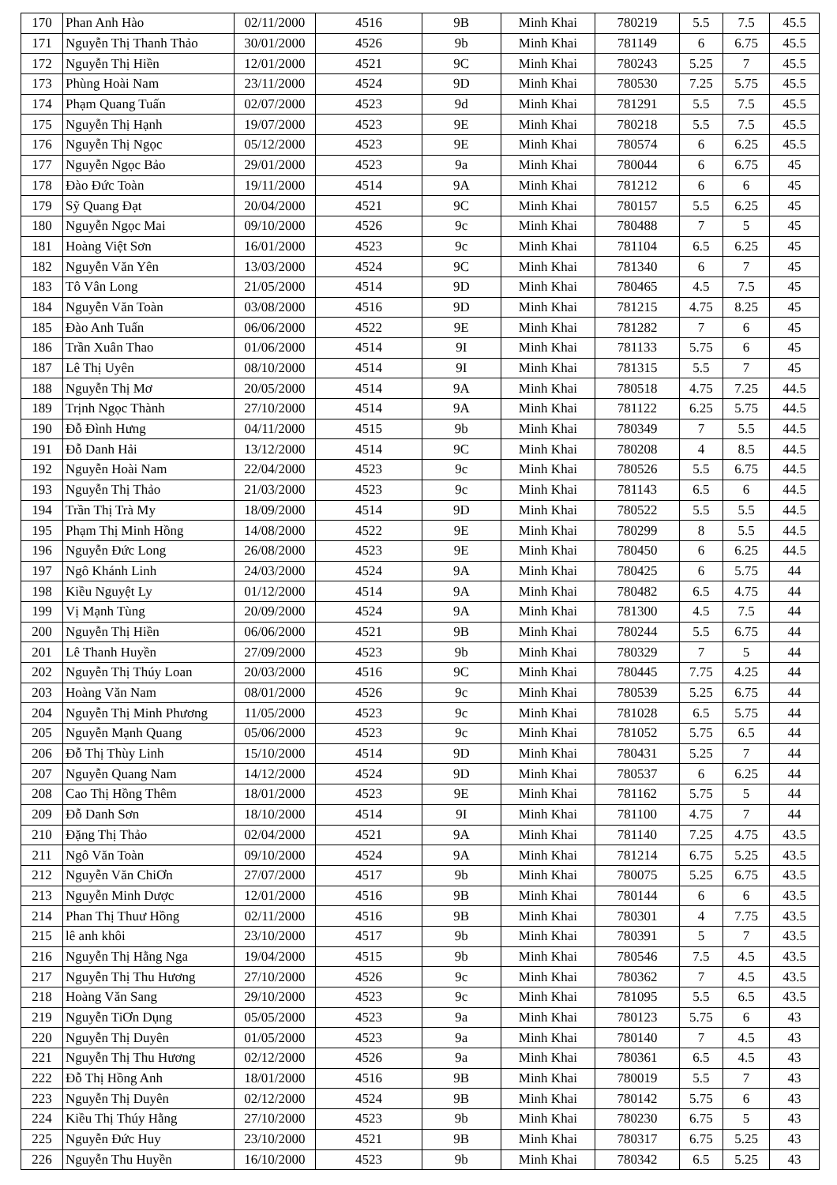| 170 | Phan Anh Hào | 02/11/2000 | 4516 | 9B | Minh Khai | 780219 | 5.5 | 7.5 | 45.5 |
| 171 | Nguyễn Thị Thanh Thảo | 30/01/2000 | 4526 | 9b | Minh Khai | 781149 | 6 | 6.75 | 45.5 |
| 172 | Nguyễn Thị Hiền | 12/01/2000 | 4521 | 9C | Minh Khai | 780243 | 5.25 | 7 | 45.5 |
| 173 | Phùng Hoài Nam | 23/11/2000 | 4524 | 9D | Minh Khai | 780530 | 7.25 | 5.75 | 45.5 |
| 174 | Phạm Quang Tuấn | 02/07/2000 | 4523 | 9d | Minh Khai | 781291 | 5.5 | 7.5 | 45.5 |
| 175 | Nguyễn Thị Hạnh | 19/07/2000 | 4523 | 9E | Minh Khai | 780218 | 5.5 | 7.5 | 45.5 |
| 176 | Nguyễn Thị Ngọc | 05/12/2000 | 4523 | 9E | Minh Khai | 780574 | 6 | 6.25 | 45.5 |
| 177 | Nguyễn Ngọc Bảo | 29/01/2000 | 4523 | 9a | Minh Khai | 780044 | 6 | 6.75 | 45 |
| 178 | Đào Đức Toàn | 19/11/2000 | 4514 | 9A | Minh Khai | 781212 | 6 | 6 | 45 |
| 179 | Sỹ Quang Đạt | 20/04/2000 | 4521 | 9C | Minh Khai | 780157 | 5.5 | 6.25 | 45 |
| 180 | Nguyễn Ngọc Mai | 09/10/2000 | 4526 | 9c | Minh Khai | 780488 | 7 | 5 | 45 |
| 181 | Hoàng Việt Sơn | 16/01/2000 | 4523 | 9c | Minh Khai | 781104 | 6.5 | 6.25 | 45 |
| 182 | Nguyễn Văn Yên | 13/03/2000 | 4524 | 9C | Minh Khai | 781340 | 6 | 7 | 45 |
| 183 | Tô Vân Long | 21/05/2000 | 4514 | 9D | Minh Khai | 780465 | 4.5 | 7.5 | 45 |
| 184 | Nguyễn Văn Toàn | 03/08/2000 | 4516 | 9D | Minh Khai | 781215 | 4.75 | 8.25 | 45 |
| 185 | Đào Anh Tuấn | 06/06/2000 | 4522 | 9E | Minh Khai | 781282 | 7 | 6 | 45 |
| 186 | Trần Xuân Thao | 01/06/2000 | 4514 | 9I | Minh Khai | 781133 | 5.75 | 6 | 45 |
| 187 | Lê Thị Uyên | 08/10/2000 | 4514 | 9I | Minh Khai | 781315 | 5.5 | 7 | 45 |
| 188 | Nguyễn Thị Mơ | 20/05/2000 | 4514 | 9A | Minh Khai | 780518 | 4.75 | 7.25 | 44.5 |
| 189 | Trịnh Ngọc Thành | 27/10/2000 | 4514 | 9A | Minh Khai | 781122 | 6.25 | 5.75 | 44.5 |
| 190 | Đỗ Đình Hưng | 04/11/2000 | 4515 | 9b | Minh Khai | 780349 | 7 | 5.5 | 44.5 |
| 191 | Đỗ Danh Hải | 13/12/2000 | 4514 | 9C | Minh Khai | 780208 | 4 | 8.5 | 44.5 |
| 192 | Nguyễn Hoài Nam | 22/04/2000 | 4523 | 9c | Minh Khai | 780526 | 5.5 | 6.75 | 44.5 |
| 193 | Nguyễn Thị Thảo | 21/03/2000 | 4523 | 9c | Minh Khai | 781143 | 6.5 | 6 | 44.5 |
| 194 | Trần Thị Trà My | 18/09/2000 | 4514 | 9D | Minh Khai | 780522 | 5.5 | 5.5 | 44.5 |
| 195 | Phạm Thị Minh Hồng | 14/08/2000 | 4522 | 9E | Minh Khai | 780299 | 8 | 5.5 | 44.5 |
| 196 | Nguyễn Đức Long | 26/08/2000 | 4523 | 9E | Minh Khai | 780450 | 6 | 6.25 | 44.5 |
| 197 | Ngô Khánh Linh | 24/03/2000 | 4524 | 9A | Minh Khai | 780425 | 6 | 5.75 | 44 |
| 198 | Kiều Nguyệt Ly | 01/12/2000 | 4514 | 9A | Minh Khai | 780482 | 6.5 | 4.75 | 44 |
| 199 | Vị Mạnh Tùng | 20/09/2000 | 4524 | 9A | Minh Khai | 781300 | 4.5 | 7.5 | 44 |
| 200 | Nguyễn Thị Hiền | 06/06/2000 | 4521 | 9B | Minh Khai | 780244 | 5.5 | 6.75 | 44 |
| 201 | Lê Thanh Huyền | 27/09/2000 | 4523 | 9b | Minh Khai | 780329 | 7 | 5 | 44 |
| 202 | Nguyễn Thị Thúy Loan | 20/03/2000 | 4516 | 9C | Minh Khai | 780445 | 7.75 | 4.25 | 44 |
| 203 | Hoàng Văn Nam | 08/01/2000 | 4526 | 9c | Minh Khai | 780539 | 5.25 | 6.75 | 44 |
| 204 | Nguyễn Thị Minh Phương | 11/05/2000 | 4523 | 9c | Minh Khai | 781028 | 6.5 | 5.75 | 44 |
| 205 | Nguyễn Mạnh Quang | 05/06/2000 | 4523 | 9c | Minh Khai | 781052 | 5.75 | 6.5 | 44 |
| 206 | Đỗ Thị Thùy Linh | 15/10/2000 | 4514 | 9D | Minh Khai | 780431 | 5.25 | 7 | 44 |
| 207 | Nguyễn Quang Nam | 14/12/2000 | 4524 | 9D | Minh Khai | 780537 | 6 | 6.25 | 44 |
| 208 | Cao Thị Hồng Thêm | 18/01/2000 | 4523 | 9E | Minh Khai | 781162 | 5.75 | 5 | 44 |
| 209 | Đỗ Danh Sơn | 18/10/2000 | 4514 | 9I | Minh Khai | 781100 | 4.75 | 7 | 44 |
| 210 | Đặng Thị Thảo | 02/04/2000 | 4521 | 9A | Minh Khai | 781140 | 7.25 | 4.75 | 43.5 |
| 211 | Ngô Văn Toàn | 09/10/2000 | 4524 | 9A | Minh Khai | 781214 | 6.75 | 5.25 | 43.5 |
| 212 | Nguyễn Văn ChiƠn | 27/07/2000 | 4517 | 9b | Minh Khai | 780075 | 5.25 | 6.75 | 43.5 |
| 213 | Nguyễn Minh Dược | 12/01/2000 | 4516 | 9B | Minh Khai | 780144 | 6 | 6 | 43.5 |
| 214 | Phan Thị Thuư Hồng | 02/11/2000 | 4516 | 9B | Minh Khai | 780301 | 4 | 7.75 | 43.5 |
| 215 | lê anh khôi | 23/10/2000 | 4517 | 9b | Minh Khai | 780391 | 5 | 7 | 43.5 |
| 216 | Nguyễn Thị Hằng Nga | 19/04/2000 | 4515 | 9b | Minh Khai | 780546 | 7.5 | 4.5 | 43.5 |
| 217 | Nguyễn Thị Thu Hương | 27/10/2000 | 4526 | 9c | Minh Khai | 780362 | 7 | 4.5 | 43.5 |
| 218 | Hoàng Văn Sang | 29/10/2000 | 4523 | 9c | Minh Khai | 781095 | 5.5 | 6.5 | 43.5 |
| 219 | Nguyễn TiƠn Dụng | 05/05/2000 | 4523 | 9a | Minh Khai | 780123 | 5.75 | 6 | 43 |
| 220 | Nguyễn Thị Duyên | 01/05/2000 | 4523 | 9a | Minh Khai | 780140 | 7 | 4.5 | 43 |
| 221 | Nguyễn Thị Thu Hương | 02/12/2000 | 4526 | 9a | Minh Khai | 780361 | 6.5 | 4.5 | 43 |
| 222 | Đỗ Thị Hồng Anh | 18/01/2000 | 4516 | 9B | Minh Khai | 780019 | 5.5 | 7 | 43 |
| 223 | Nguyễn Thị Duyên | 02/12/2000 | 4524 | 9B | Minh Khai | 780142 | 5.75 | 6 | 43 |
| 224 | Kiều Thị Thúy Hằng | 27/10/2000 | 4523 | 9b | Minh Khai | 780230 | 6.75 | 5 | 43 |
| 225 | Nguyễn Đức Huy | 23/10/2000 | 4521 | 9B | Minh Khai | 780317 | 6.75 | 5.25 | 43 |
| 226 | Nguyễn Thu Huyền | 16/10/2000 | 4523 | 9b | Minh Khai | 780342 | 6.5 | 5.25 | 43 |